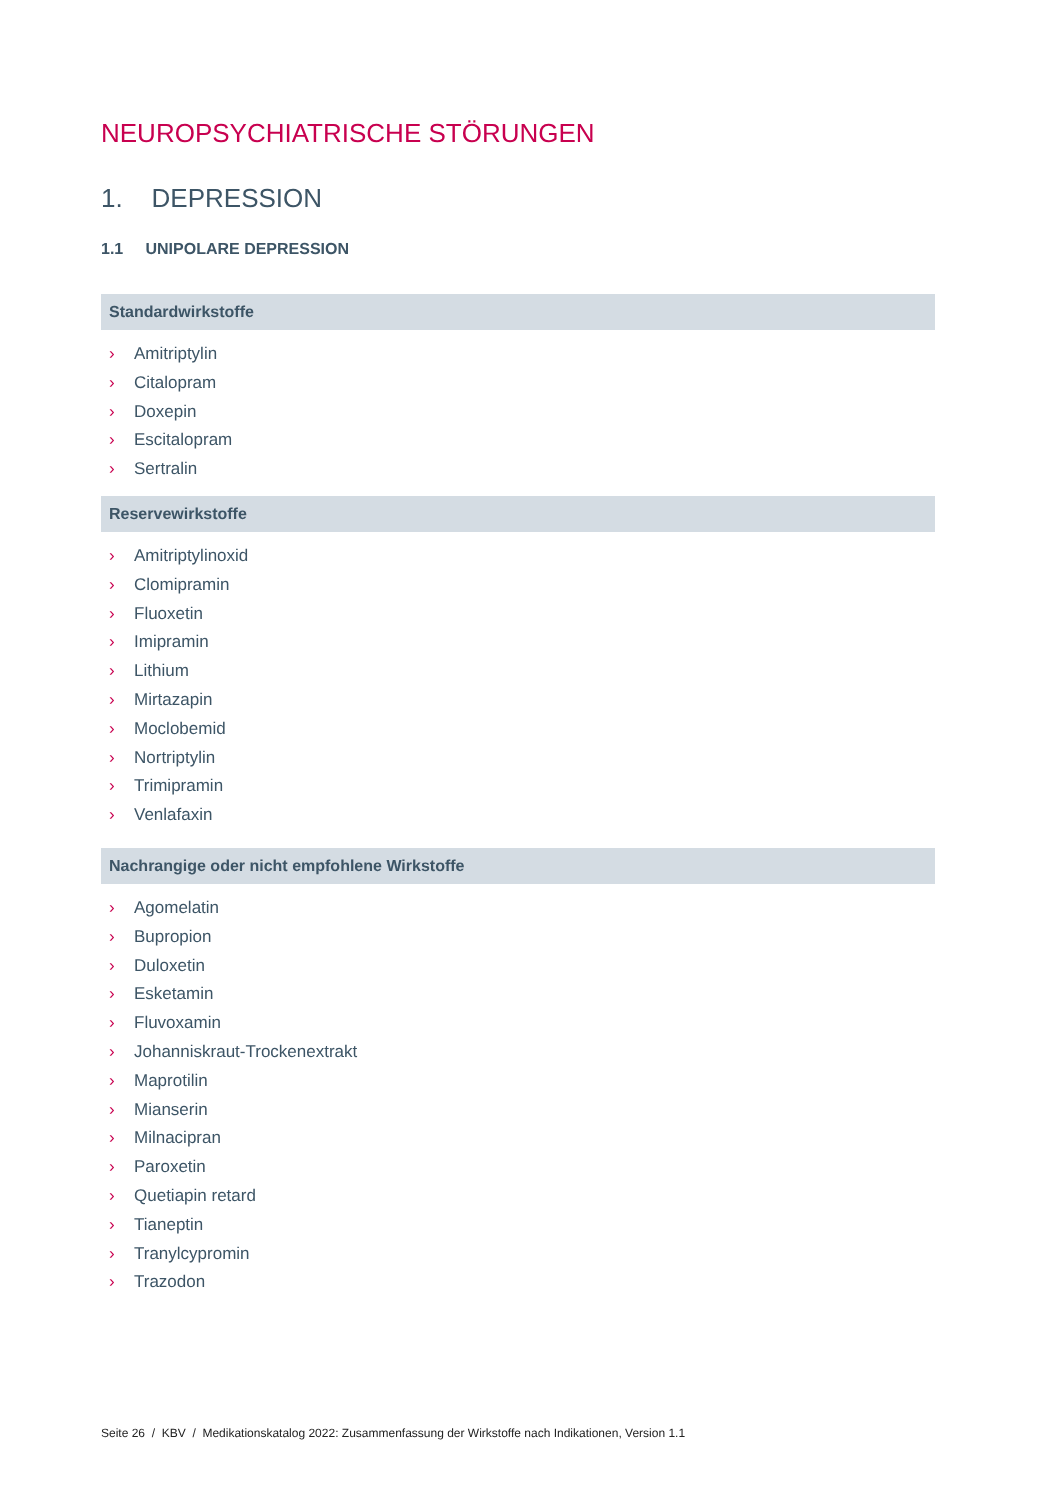NEUROPSYCHIATRISCHE STÖRUNGEN
1. DEPRESSION
1.1 UNIPOLARE DEPRESSION
Standardwirkstoffe
› Amitriptylin
› Citalopram
› Doxepin
› Escitalopram
› Sertralin
Reservewirkstoffe
› Amitriptylinoxid
› Clomipramin
› Fluoxetin
› Imipramin
› Lithium
› Mirtazapin
› Moclobemid
› Nortriptylin
› Trimipramin
› Venlafaxin
Nachrangige oder nicht empfohlene Wirkstoffe
› Agomelatin
› Bupropion
› Duloxetin
› Esketamin
› Fluvoxamin
› Johanniskraut-Trockenextrakt
› Maprotilin
› Mianserin
› Milnacipran
› Paroxetin
› Quetiapin retard
› Tianeptin
› Tranylcypromin
› Trazodon
Seite 26 / KBV / Medikationskatalog 2022: Zusammenfassung der Wirkstoffe nach Indikationen, Version 1.1